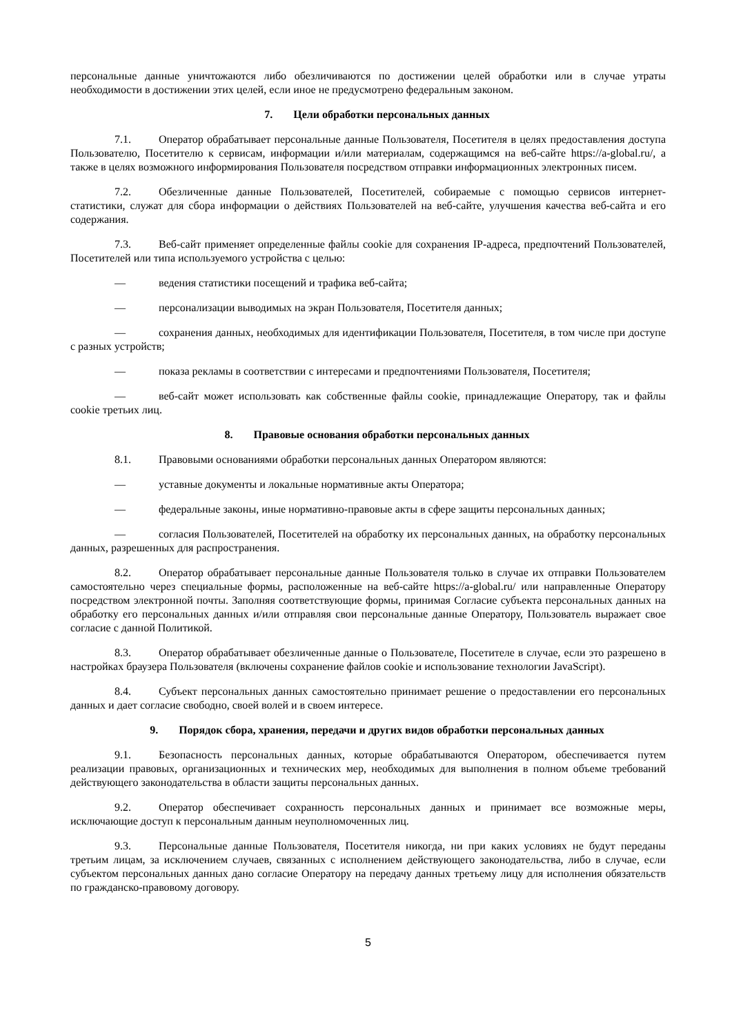персональные данные уничтожаются либо обезличиваются по достижении целей обработки или в случае утраты необходимости в достижении этих целей, если иное не предусмотрено федеральным законом.
7. Цели обработки персональных данных
7.1. Оператор обрабатывает персональные данные Пользователя, Посетителя в целях предоставления доступа Пользователю, Посетителю к сервисам, информации и/или материалам, содержащимся на веб-сайте https://a-global.ru/, а также в целях возможного информирования Пользователя посредством отправки информационных электронных писем.
7.2. Обезличенные данные Пользователей, Посетителей, собираемые с помощью сервисов интернет-статистики, служат для сбора информации о действиях Пользователей на веб-сайте, улучшения качества веб-сайта и его содержания.
7.3. Веб-сайт применяет определенные файлы cookie для сохранения IP-адреса, предпочтений Пользователей, Посетителей или типа используемого устройства с целью:
— ведения статистики посещений и трафика веб-сайта;
— персонализации выводимых на экран Пользователя, Посетителя данных;
— сохранения данных, необходимых для идентификации Пользователя, Посетителя, в том числе при доступе с разных устройств;
— показа рекламы в соответствии с интересами и предпочтениями Пользователя, Посетителя;
— веб-сайт может использовать как собственные файлы cookie, принадлежащие Оператору, так и файлы cookie третьих лиц.
8. Правовые основания обработки персональных данных
8.1. Правовыми основаниями обработки персональных данных Оператором являются:
— уставные документы и локальные нормативные акты Оператора;
— федеральные законы, иные нормативно-правовые акты в сфере защиты персональных данных;
— согласия Пользователей, Посетителей на обработку их персональных данных, на обработку персональных данных, разрешенных для распространения.
8.2. Оператор обрабатывает персональные данные Пользователя только в случае их отправки Пользователем самостоятельно через специальные формы, расположенные на веб-сайте https://a-global.ru/ или направленные Оператору посредством электронной почты. Заполняя соответствующие формы, принимая Согласие субъекта персональных данных на обработку его персональных данных и/или отправляя свои персональные данные Оператору, Пользователь выражает свое согласие с данной Политикой.
8.3. Оператор обрабатывает обезличенные данные о Пользователе, Посетителе в случае, если это разрешено в настройках браузера Пользователя (включены сохранение файлов cookie и использование технологии JavaScript).
8.4. Субъект персональных данных самостоятельно принимает решение о предоставлении его персональных данных и дает согласие свободно, своей волей и в своем интересе.
9. Порядок сбора, хранения, передачи и других видов обработки персональных данных
9.1. Безопасность персональных данных, которые обрабатываются Оператором, обеспечивается путем реализации правовых, организационных и технических мер, необходимых для выполнения в полном объеме требований действующего законодательства в области защиты персональных данных.
9.2. Оператор обеспечивает сохранность персональных данных и принимает все возможные меры, исключающие доступ к персональным данным неуполномоченных лиц.
9.3. Персональные данные Пользователя, Посетителя никогда, ни при каких условиях не будут переданы третьим лицам, за исключением случаев, связанных с исполнением действующего законодательства, либо в случае, если субъектом персональных данных дано согласие Оператору на передачу данных третьему лицу для исполнения обязательств по гражданско-правовому договору.
5